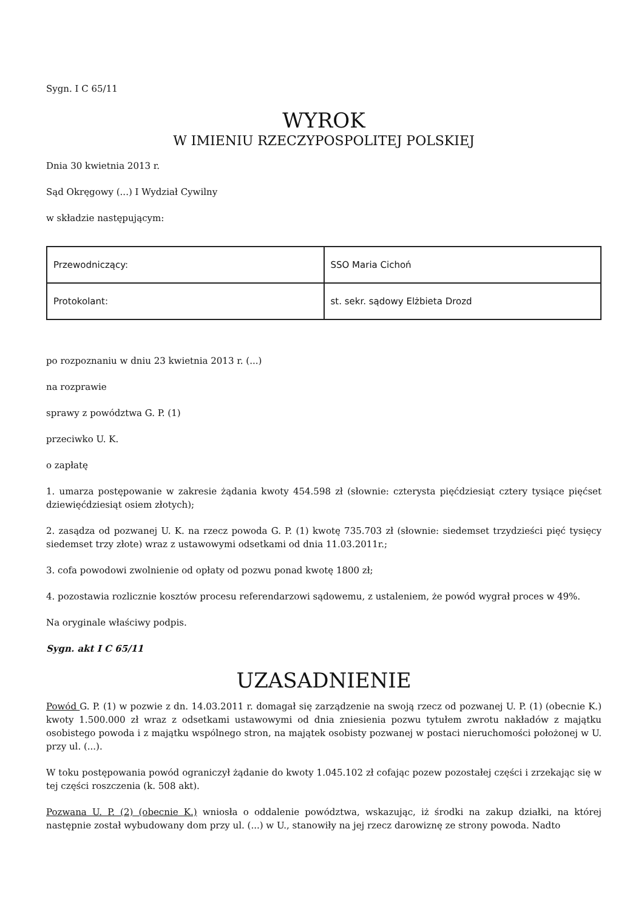Sygn. I C 65/11
WYROK
W IMIENIU RZECZYPOSPOLITEJ POLSKIEJ
Dnia 30 kwietnia 2013 r.
Sąd Okręgowy (...) I Wydział Cywilny
w składzie następującym:
| Przewodniczący: | SSO Maria Cichoń |
| Protokolant: | st. sekr. sądowy Elżbieta Drozd |
po rozpoznaniu w dniu 23 kwietnia 2013 r. (...)
na rozprawie
sprawy z powództwa G. P. (1)
przeciwko U. K.
o zapłatę
1. umarza postępowanie w zakresie żądania kwoty 454.598 zł (słownie: czterysta pięćdziesiąt cztery tysiące pięćset dziewięćdziesiąt osiem złotych);
2. zasądza od pozwanej U. K. na rzecz powoda G. P. (1) kwotę 735.703 zł (słownie: siedemset trzydzieści pięć tysięcy siedemset trzy złote) wraz z ustawowymi odsetkami od dnia 11.03.2011r.;
3. cofa powodowi zwolnienie od opłaty od pozwu ponad kwotę 1800 zł;
4. pozostawia rozlicznie kosztów procesu referendarzowi sądowemu, z ustaleniem, że powód wygrał proces w 49%.
Na oryginale właściwy podpis.
Sygn. akt I C 65/11
UZASADNIENIE
Powód G. P. (1) w pozwie z dn. 14.03.2011 r. domagał się zarządzenie na swoją rzecz od pozwanej U. P. (1) (obecnie K.) kwoty 1.500.000 zł wraz z odsetkami ustawowymi od dnia zniesienia pozwu tytułem zwrotu nakładów z majątku osobistego powoda i z majątku wspólnego stron, na majątek osobisty pozwanej w postaci nieruchomości położonej w U. przy ul. (...).
W toku postępowania powód ograniczył żądanie do kwoty 1.045.102 zł cofając pozew pozostałej części i zrzekając się w tej części roszczenia (k. 508 akt).
Pozwana U. P. (2) (obecnie K.) wniosła o oddalenie powództwa, wskazując, iż środki na zakup działki, na której następnie został wybudowany dom przy ul. (...) w U., stanowiły na jej rzecz darowiznę ze strony powoda. Nadto